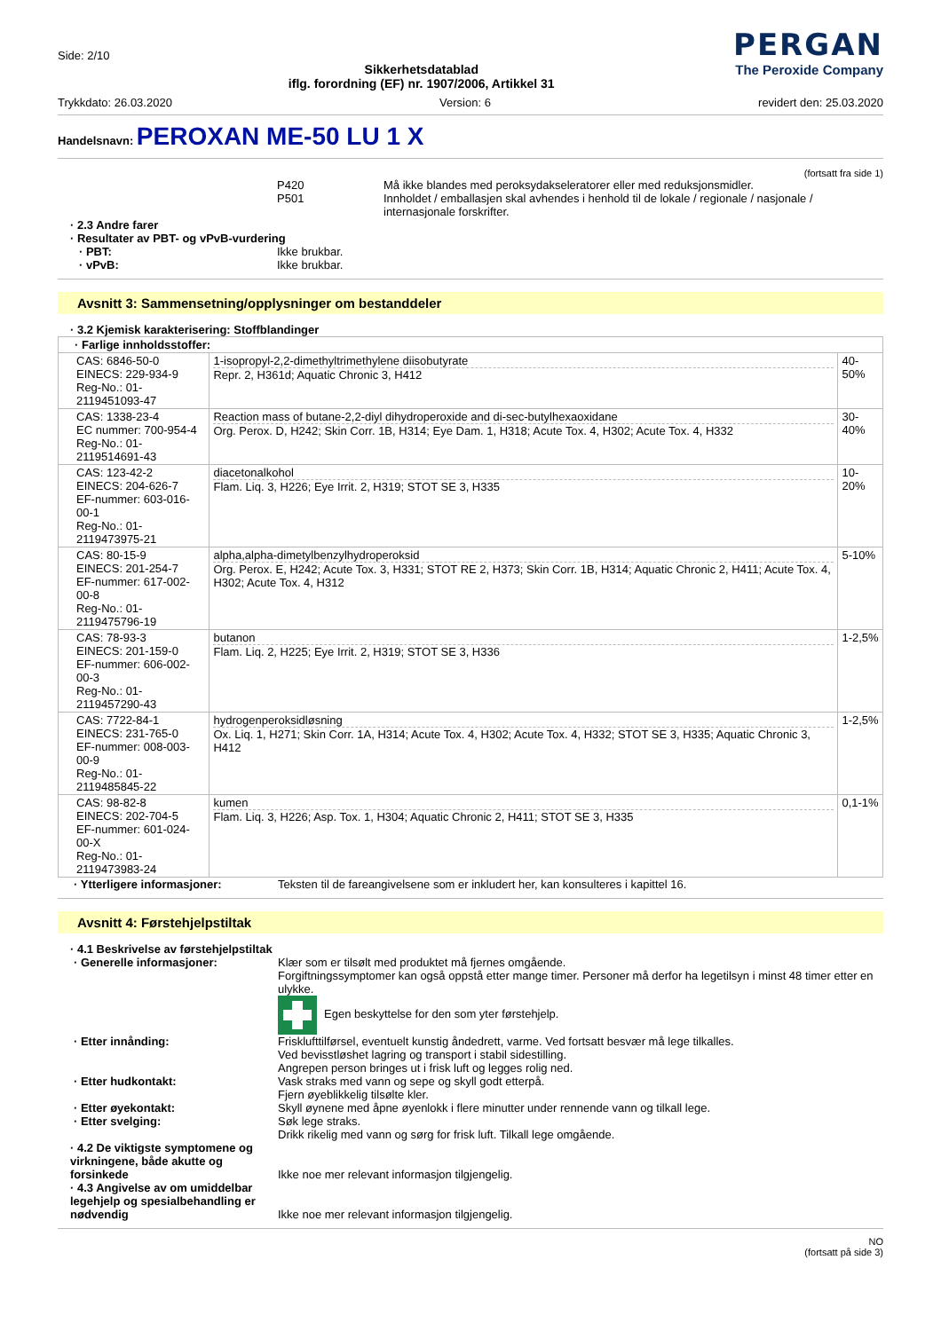Side: 2/10
Sikkerhetsdatablad
iflg. forordning (EF) nr. 1907/2006, Artikkel 31
PERGAN
The Peroxide Company
Trykkdato: 26.03.2020 Version: 6 revidert den: 25.03.2020
Handelsnavn: PEROXAN ME-50 LU 1 X
(fortsatt fra side 1)
P420 Må ikke blandes med peroksydakseleratorer eller med reduksjonsmidler.
P501 Innholdet / emballasjen skal avhendes i henhold til de lokale / regionale / nasjonale / internasjonale forskrifter.
· 2.3 Andre farer
· Resultater av PBT- og vPvB-vurdering
· PBT: Ikke brukbar.
· vPvB: Ikke brukbar.
Avsnitt 3: Sammensetning/opplysninger om bestanddeler
· 3.2 Kjemisk karakterisering: Stoffblandinger
| · Farlige innholdsstoffer: | | |
| CAS: 6846-50-0 EINECS: 229-934-9 Reg-No.: 01-2119451093-47 | 1-isopropyl-2,2-dimethyltrimethylene diisobutyrate Repr. 2, H361d; Aquatic Chronic 3, H412 | 40-50% |
| CAS: 1338-23-4 EC nummer: 700-954-4 Reg-No.: 01-2119514691-43 | Reaction mass of butane-2,2-diyl dihydroperoxide and di-sec-butylhexaoxidane Org. Perox. D, H242; Skin Corr. 1B, H314; Eye Dam. 1, H318; Acute Tox. 4, H302; Acute Tox. 4, H332 | 30-40% |
| CAS: 123-42-2 EINECS: 204-626-7 EF-nummer: 603-016-00-1 Reg-No.: 01-2119473975-21 | diacetonalkohol Flam. Liq. 3, H226; Eye Irrit. 2, H319; STOT SE 3, H335 | 10-20% |
| CAS: 80-15-9 EINECS: 201-254-7 EF-nummer: 617-002-00-8 Reg-No.: 01-2119475796-19 | alpha,alpha-dimetylbenzylhydroperoksid Org. Perox. E, H242; Acute Tox. 3, H331; STOT RE 2, H373; Skin Corr. 1B, H314; Aquatic Chronic 2, H411; Acute Tox. 4, H302; Acute Tox. 4, H312 | 5-10% |
| CAS: 78-93-3 EINECS: 201-159-0 EF-nummer: 606-002-00-3 Reg-No.: 01-2119457290-43 | butanon Flam. Liq. 2, H225; Eye Irrit. 2, H319; STOT SE 3, H336 | 1-2,5% |
| CAS: 7722-84-1 EINECS: 231-765-0 EF-nummer: 008-003-00-9 Reg-No.: 01-2119485845-22 | hydrogenperoksidløsning Ox. Liq. 1, H271; Skin Corr. 1A, H314; Acute Tox. 4, H302; Acute Tox. 4, H332; STOT SE 3, H335; Aquatic Chronic 3, H412 | 1-2,5% |
| CAS: 98-82-8 EINECS: 202-704-5 EF-nummer: 601-024-00-X Reg-No.: 01-2119473983-24 | kumen Flam. Liq. 3, H226; Asp. Tox. 1, H304; Aquatic Chronic 2, H411; STOT SE 3, H335 | 0,1-1% |
· Ytterligere informasjoner: Teksten til de fareangivelsene som er inkludert her, kan konsulteres i kapittel 16.
Avsnitt 4: Førstehjelpstiltak
· 4.1 Beskrivelse av førstehjelpstiltak
· Generelle informasjoner: Klær som er tilsølt med produktet må fjernes omgående.
Forgiftningssymptomer kan også oppstå etter mange timer. Personer må derfor ha legetilsyn i minst 48 timer etter en ulykke.
Egen beskyttelse for den som yter førstehjelp.
· Etter innånding: Frisklufttilførsel, eventuelt kunstig åndedrett, varme. Ved fortsatt besvær må lege tilkalles.
Ved bevisstløshet lagring og transport i stabil sidestilling.
Angrepen person bringes ut i frisk luft og legges rolig ned.
· Etter hudkontakt: Vask straks med vann og sepe og skyll godt etterpå.
Fjern øyeblikkelig tilsølte kler.
· Etter øyekontakt: Skyll øynene med åpne øyenlokk i flere minutter under rennende vann og tilkall lege.
· Etter svelging: Søk lege straks.
Drikk rikelig med vann og sørg for frisk luft. Tilkall lege omgående.
· 4.2 De viktigste symptomene og virkningene, både akutte og forsinkede
Ikke noe mer relevant informasjon tilgjengelig.
· 4.3 Angivelse av om umiddelbar legehjelp og spesialbehandling er nødvendig
Ikke noe mer relevant informasjon tilgjengelig.
NO
(fortsatt på side 3)